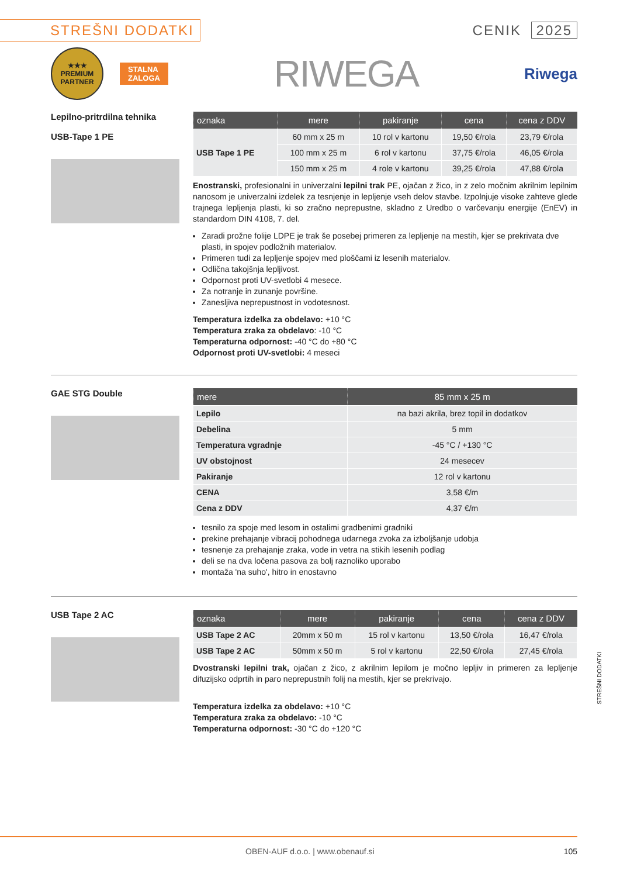STREŠNI DODATKI
CENIK 2025
★★★
PREMIUM PARTNER
STALNA
ZALOGA
RIWEGA
Riwega
Lepilno-pritrdilna tehnika
USB-Tape 1 PE
| oznaka | mere | pakiranje | cena | cena z DDV |
| --- | --- | --- | --- | --- |
| USB Tape 1 PE | 60 mm x 25 m | 10 rol v kartonu | 19,50 €/rola | 23,79 €/rola |
| | 100 mm x 25 m | 6 rol v kartonu | 37,75 €/rola | 46,05 €/rola |
| | 150 mm x 25 m | 4 role v kartonu | 39,25 €/rola | 47,88 €/rola |
Enostranski, profesionalni in univerzalni lepilni trak PE, ojačan z žico, in z zelo močnim akrilnim lepilnim nanosom je univerzalni izdelek za tesnjenje in lepljenje vseh delov stavbe. Izpolnjuje visoke zahteve glede trajnega lepljenja plasti, ki so zračno neprepustne, skladno z Uredbo o varčevanju energije (EnEV) in standardom DIN 4108, 7. del.
Zaradi prožne folije LDPE je trak še posebej primeren za lepljenje na mestih, kjer se prekrivata dve plasti, in spojev podložnih materialov.
Primeren tudi za lepljenje spojev med ploščami iz lesenih materialov.
Odlična takojšnja lepljivost.
Odpornost proti UV-svetlobi 4 mesece.
Za notranje in zunanje površine.
Zanesljiva neprepustnost in vodotesnost.
Temperatura izdelka za obdelavo: +10 °C
Temperatura zraka za obdelavo: -10 °C
Temperaturna odpornost: -40 °C do +80 °C
Odpornost proti UV-svetlobi: 4 meseci
GAE STG Double
| mere | 85 mm x 25 m |
| --- | --- |
| Lepilo | na bazi akrila, brez topil in dodatkov |
| Debelina | 5 mm |
| Temperatura vgradnje | -45 °C / +130 °C |
| UV obstojnost | 24 mesecev |
| Pakiranje | 12 rol v kartonu |
| CENA | 3,58 €/m |
| Cena z DDV | 4,37 €/m |
tesnilo za spoje med lesom in ostalimi gradbenimi gradniki
prekine prehajanje vibracij pohodnega udarnega zvoka za izboljšanje udobja
tesnenje za prehajanje zraka, vode in vetra na stikih lesenih podlag
deli se na dva ločena pasova za bolj raznoliko uporabo
montaža 'na suho', hitro in enostavno
USB Tape 2 AC
| oznaka | mere | pakiranje | cena | cena z DDV |
| --- | --- | --- | --- | --- |
| USB Tape 2 AC | 20mm x 50 m | 15 rol v kartonu | 13,50 €/rola | 16,47 €/rola |
| USB Tape 2 AC | 50mm x 50 m | 5 rol v kartonu | 22,50 €/rola | 27,45 €/rola |
Dvostranski lepilni trak, ojačan z žico, z akrilnim lepilom je močno lepljiv in primeren za lepljenje difuzijsko odprtih in paro neprepustnih folij na mestih, kjer se prekrivajo.
Temperatura izdelka za obdelavo: +10 °C
Temperatura zraka za obdelavo: -10 °C
Temperaturna odpornost: -30 °C do +120 °C
STREŠNI DODATKI
OBEN-AUF d.o.o. | www.obenauf.si 105